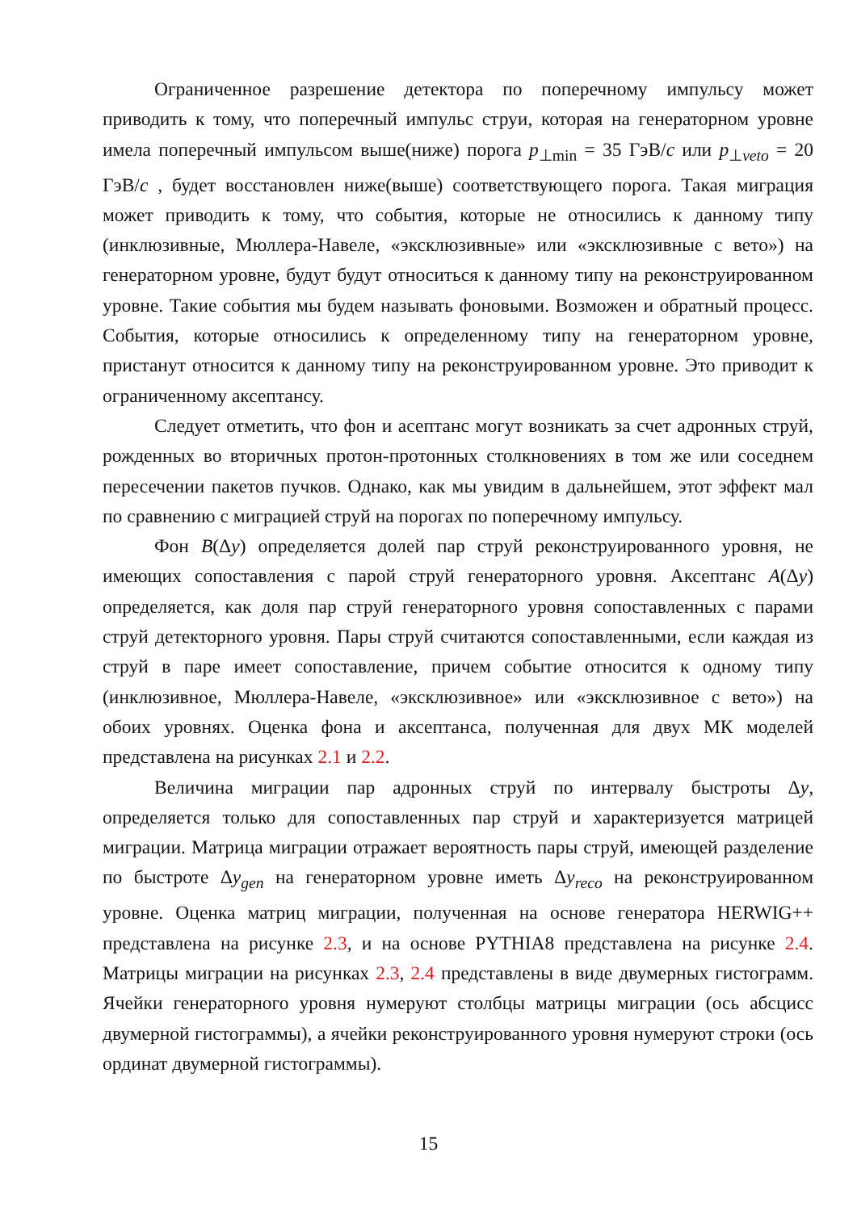Ограниченное разрешение детектора по поперечному импульсу может приводить к тому, что поперечный импульс струи, которая на генераторном уровне имела поперечный импульсом выше(ниже) порога p<sub>⊥min</sub> = 35 ГэВ/c или p<sub>⊥veto</sub> = 20 ГэВ/c , будет восстановлен ниже(выше) соответствующего порога. Такая миграция может приводить к тому, что события, которые не относились к данному типу (инклюзивные, Мюллера-Навеле, «эксклюзивные» или «эксклюзивные с вето») на генераторном уровне, будут будут относиться к данному типу на реконструированном уровне. Такие события мы будем называть фоновыми. Возможен и обратный процесс. События, которые относились к определенному типу на генераторном уровне, пристанут относится к данному типу на реконструированном уровне. Это приводит к ограниченному аксептансу.
Следует отметить, что фон и асептанс могут возникать за счет адронных струй, рожденных во вторичных протон-протонных столкновениях в том же или соседнем пересечении пакетов пучков. Однако, как мы увидим в дальнейшем, этот эффект мал по сравнению с миграцией струй на порогах по поперечному импульсу.
Фон B(Δy) определяется долей пар струй реконструированного уровня, не имеющих сопоставления с парой струй генераторного уровня. Аксептанс A(Δy) определяется, как доля пар струй генераторного уровня сопоставленных с парами струй детекторного уровня. Пары струй считаются сопоставленными, если каждая из струй в паре имеет сопоставление, причем событие относится к одному типу (инклюзивное, Мюллера-Навеле, «эксклюзивное» или «эксклюзивное с вето») на обоих уровнях. Оценка фона и аксептанса, полученная для двух МК моделей представлена на рисунках 2.1 и 2.2.
Величина миграции пар адронных струй по интервалу быстроты Δy, определяется только для сопоставленных пар струй и характеризуется матрицей миграции. Матрица миграции отражает вероятность пары струй, имеющей разделение по быстроте Δy<sub>gen</sub> на генераторном уровне иметь Δy<sub>reco</sub> на реконструированном уровне. Оценка матриц миграции, полученная на основе генератора HERWIG++ представлена на рисунке 2.3, и на основе PYTHIA8 представлена на рисунке 2.4. Матрицы миграции на рисунках 2.3, 2.4 представлены в виде двумерных гистограмм. Ячейки генераторного уровня нумеруют столбцы матрицы миграции (ось абсцисс двумерной гистограммы), а ячейки реконструированного уровня нумеруют строки (ось ординат двумерной гистограммы).
15